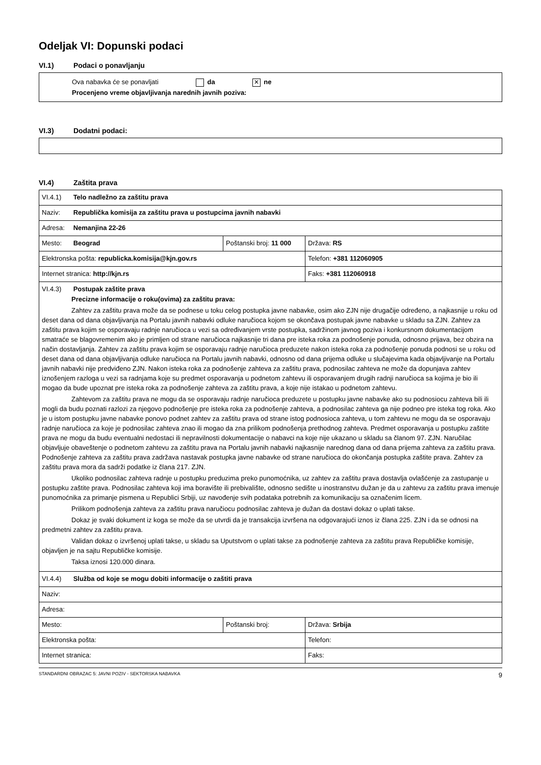Odeljak VI: Dopunski podaci
VI.1) Podaci o ponavljanju
Ova nabavka će se ponavljati da ✕ ne
Procenjeno vreme objavljivanja narednih javnih poziva:
VI.3) Dodatni podaci:
VI.4) Zaštita prava
| VI.4.1) Telo nadležno za zaštitu prava | | |
| Naziv: Republička komisija za zaštitu prava u postupcima javnih nabavki | | |
| Adresa: Nemanjina 22-26 | | |
| Mesto: Beograd | Poštanski broj: 11 000 | Država: RS |
| Elektronska pošta: republicka.komisija@kjn.gov.rs | | Telefon: +381 112060905 |
| Internet stranica: http://kjn.rs | | Faks: +381 112060918 |
| VI.4.3) Postupak zaštite prava Precizne informacije o roku(ovima) za zaštitu prava: Zahtev za zaštitu prava može da se podnese u toku celog postupka javne nabavke, osim ako ZJN nije drugačije određeno, a najkasnije u roku od deset dana od dana objavljivanja na Portalu javnih nabavki odluke naručioca kojom se okončava postupak javne nabavke u skladu sa ZJN. Zahtev za zaštitu prava kojim se osporavaju radnje naručioca u vezi sa određivanjem vrste postupka, sadržinom javnog poziva i konkursnom dokumentacijom smatraće se blagovremenim ako je primljen od strane naručioca najkasnije tri dana pre isteka roka za podnošenje ponuda, odnosno prijava, bez obzira na način dostavljanja. Zahtev za zaštitu prava kojim se osporavaju radnje naručioca preduzete nakon isteka roka za podnošenje ponuda podnosi se u roku od deset dana od dana objavljivanja odluke naručioca na Portalu javnih nabavki, odnosno od dana prijema odluke u slučajevima kada objavljivanje na Portalu javnih nabavki nije predviđeno ZJN. Nakon isteka roka za podnošenje zahteva za zaštitu prava, podnosilac zahteva ne može da dopunjava zahtev iznošenjem razloga u vezi sa radnjama koje su predmet osporavanja u podnetom zahtevu ili osporavanjem drugih radnji naručioca sa kojima je bio ili mogao da bude upoznat pre isteka roka za podnošenje zahteva za zaštitu prava, a koje nije istakao u podnetom zahtevu. Zahtevom za zaštitu prava ne mogu da se osporavaju radnje naručioca preduzete u postupku javne nabavke ako su podnosiocu zahteva bili ili mogli da budu poznati razlozi za njegovo podnošenje pre isteka roka za podnošenje zahteva, a podnosilac zahteva ga nije podneo pre isteka tog roka. Ako je u istom postupku javne nabavke ponovo podnet zahtev za zaštitu prava od strane istog podnosioca zahteva, u tom zahtevu ne mogu da se osporavaju radnje naručioca za koje je podnosilac zahteva znao ili mogao da zna prilikom podnošenja prethodnog zahteva. Predmet osporavanja u postupku zaštite prava ne mogu da budu eventualni nedostaci ili nepravilnosti dokumentacije o nabavci na koje nije ukazano u skladu sa članom 97. ZJN. Naručilac objavljuje obaveštenje o podnetom zahtevu za zaštitu prava na Portalu javnih nabavki najkasnije narednog dana od dana prijema zahteva za zaštitu prava. Podnošenje zahteva za zaštitu prava zadržava nastavak postupka javne nabavke od strane naručioca do okončanja postupka zaštite prava. Zahtev za zaštitu prava mora da sadrži podatke iz člana 217. ZJN. Ukoliko podnosilac zahteva radnje u postupku preduzima preko punomoćnika, uz zahtev za zaštitu prava dostavlja ovlašćenje za zastupanje u postupku zaštite prava. Podnosilac zahteva koji ima boravište ili prebivalište, odnosno sedište u inostranstvu dužan je da u zahtevu za zaštitu prava imenuje punomoćnika za primanje pismena u Republici Srbiji, uz navođenje svih podataka potrebnih za komunikaciju sa označenim licem. Prilikom podnošenja zahteva za zaštitu prava naručiocu podnosilac zahteva je dužan da dostavi dokaz o uplati takse. Dokaz je svaki dokument iz koga se može da se utvrdi da je transakcija izvršena na odgovarajući iznos iz člana 225. ZJN i da se odnosi na predmetni zahtev za zaštitu prava. Validan dokaz o izvršenoj uplati takse, u skladu sa Uputstvom o uplati takse za podnošenje zahteva za zaštitu prava Republičke komisije, objavljen je na sajtu Republičke komisije. Taksa iznosi 120.000 dinara. | | |
| VI.4.4) Služba od koje se mogu dobiti informacije o zaštiti prava | | |
| Naziv: | | |
| Adresa: | | |
| Mesto: | Poštanski broj: | Država: Srbija |
| Elektronska pošta: | | Telefon: |
| Internet stranica: | | Faks: |
STANDARDNI OBRAZAC 5: JAVNI POZIV - SEKTORSKA NABAVKA 9